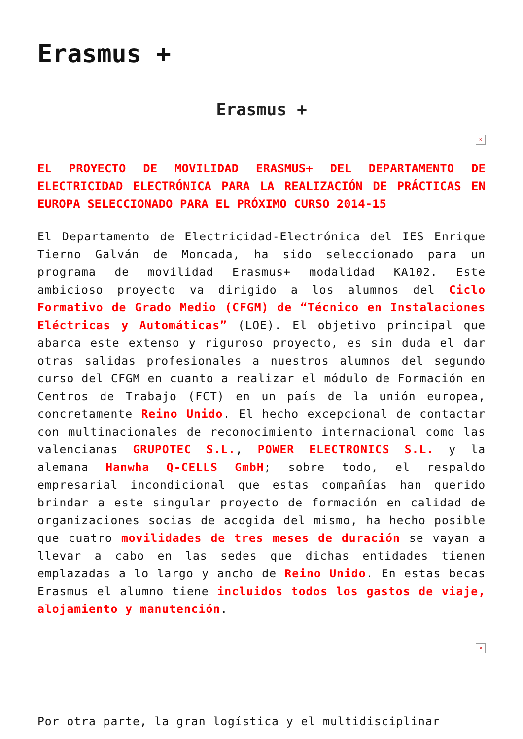Erasmus +
Erasmus +
×
EL PROYECTO DE MOVILIDAD ERASMUS+ DEL DEPARTAMENTO DE ELECTRICIDAD ELECTRÓNICA PARA LA REALIZACIÓN DE PRÁCTICAS EN EUROPA SELECCIONADO PARA EL PRÓXIMO CURSO 2014-15
El Departamento de Electricidad-Electrónica del IES Enrique Tierno Galván de Moncada, ha sido seleccionado para un programa de movilidad Erasmus+ modalidad KA102. Este ambicioso proyecto va dirigido a los alumnos del Ciclo Formativo de Grado Medio (CFGM) de “Técnico en Instalaciones Eléctricas y Automáticas” (LOE). El objetivo principal que abarca este extenso y riguroso proyecto, es sin duda el dar otras salidas profesionales a nuestros alumnos del segundo curso del CFGM en cuanto a realizar el módulo de Formación en Centros de Trabajo (FCT) en un país de la unión europea, concretamente Reino Unido. El hecho excepcional de contactar con multinacionales de reconocimiento internacional como las valencianas GRUPOTEC S.L., POWER ELECTRONICS S.L. y la alemana Hanwha Q-CELLS GmbH; sobre todo, el respaldo empresarial incondicional que estas compañías han querido brindar a este singular proyecto de formación en calidad de organizaciones socias de acogida del mismo, ha hecho posible que cuatro movilidades de tres meses de duración se vayan a llevar a cabo en las sedes que dichas entidades tienen emplazadas a lo largo y ancho de Reino Unido. En estas becas Erasmus el alumno tiene incluidos todos los gastos de viaje, alojamiento y manutención.
×
Por otra parte, la gran logística y el multidisciplinar